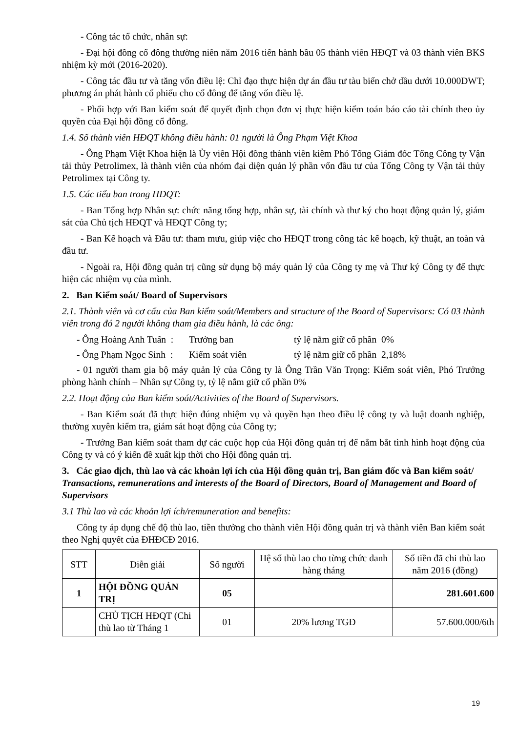- Công tác tổ chức, nhân sự:
- Đại hội đồng cổ đông thường niên năm 2016 tiến hành bầu 05 thành viên HĐQT và 03 thành viên BKS nhiệm kỳ mới (2016-2020).
- Công tác đầu tư và tăng vốn điều lệ: Chỉ đạo thực hiện dự án đầu tư tàu biển chở dầu dưới 10.000DWT; phương án phát hành cổ phiếu cho cổ đông để tăng vốn điều lệ.
- Phối hợp với Ban kiểm soát để quyết định chọn đơn vị thực hiện kiểm toán báo cáo tài chính theo ủy quyền của Đại hội đồng cổ đông.
1.4. Số thành viên HĐQT không điều hành: 01 người là Ông Phạm Việt Khoa
- Ông Phạm Việt Khoa hiện là Ủy viên Hội đồng thành viên kiêm Phó Tổng Giám đốc Tổng Công ty Vận tải thủy Petrolimex, là thành viên của nhóm đại diện quản lý phần vốn đầu tư của Tổng Công ty Vận tải thủy Petrolimex tại Công ty.
1.5. Các tiểu ban trong HĐQT:
- Ban Tổng hợp Nhân sự: chức năng tổng hợp, nhân sự, tài chính và thư ký cho hoạt động quản lý, giám sát của Chủ tịch HĐQT và HĐQT Công ty;
- Ban Kế hoạch và Đầu tư: tham mưu, giúp việc cho HĐQT trong công tác kế hoạch, kỹ thuật, an toàn và đầu tư.
- Ngoài ra, Hội đồng quản trị cũng sử dụng bộ máy quản lý của Công ty mẹ và Thư ký Công ty để thực hiện các nhiệm vụ của mình.
2. Ban Kiểm soát/ Board of Supervisors
2.1. Thành viên và cơ cấu của Ban kiểm soát/Members and structure of the Board of Supervisors: Có 03 thành viên trong đó 2 người không tham gia điều hành, là các ông:
- Ông Hoàng Anh Tuấn : Trưởng ban tỷ lệ nắm giữ cổ phần 0%
- Ông Phạm Ngọc Sinh : Kiểm soát viên tỷ lệ nắm giữ cổ phần 2,18%
- 01 người tham gia bộ máy quản lý của Công ty là Ông Trần Văn Trọng: Kiểm soát viên, Phó Trưởng phòng hành chính – Nhân sự Công ty, tỷ lệ nắm giữ cổ phần 0%
2.2. Hoạt động của Ban kiểm soát/Activities of the Board of Supervisors.
- Ban Kiểm soát đã thực hiện đúng nhiệm vụ và quyền hạn theo điều lệ công ty và luật doanh nghiệp, thường xuyên kiểm tra, giám sát hoạt động của Công ty;
- Trưởng Ban kiểm soát tham dự các cuộc họp của Hội đồng quản trị để nắm bắt tình hình hoạt động của Công ty và có ý kiến đề xuất kịp thời cho Hội đồng quản trị.
3. Các giao dịch, thù lao và các khoản lợi ích của Hội đồng quản trị, Ban giám đốc và Ban kiểm soát/ Transactions, remunerations and interests of the Board of Directors, Board of Management and Board of Supervisors
3.1 Thù lao và các khoản lợi ích/remuneration and benefits:
Công ty áp dụng chế độ thù lao, tiền thưởng cho thành viên Hội đồng quản trị và thành viên Ban kiểm soát theo Nghị quyết của ĐHĐCĐ 2016.
| STT | Diễn giải | Số người | Hệ số thù lao cho từng chức danh hàng tháng | Số tiền đã chi thù lao năm 2016 (đồng) |
| --- | --- | --- | --- | --- |
| 1 | HỘI ĐỒNG QUẢN TRỊ | 05 | | 281.601.600 |
| | CHỦ TỊCH HĐQT (Chi thù lao từ Tháng 1 | 01 | 20% lương TGĐ | 57.600.000/6th |
19